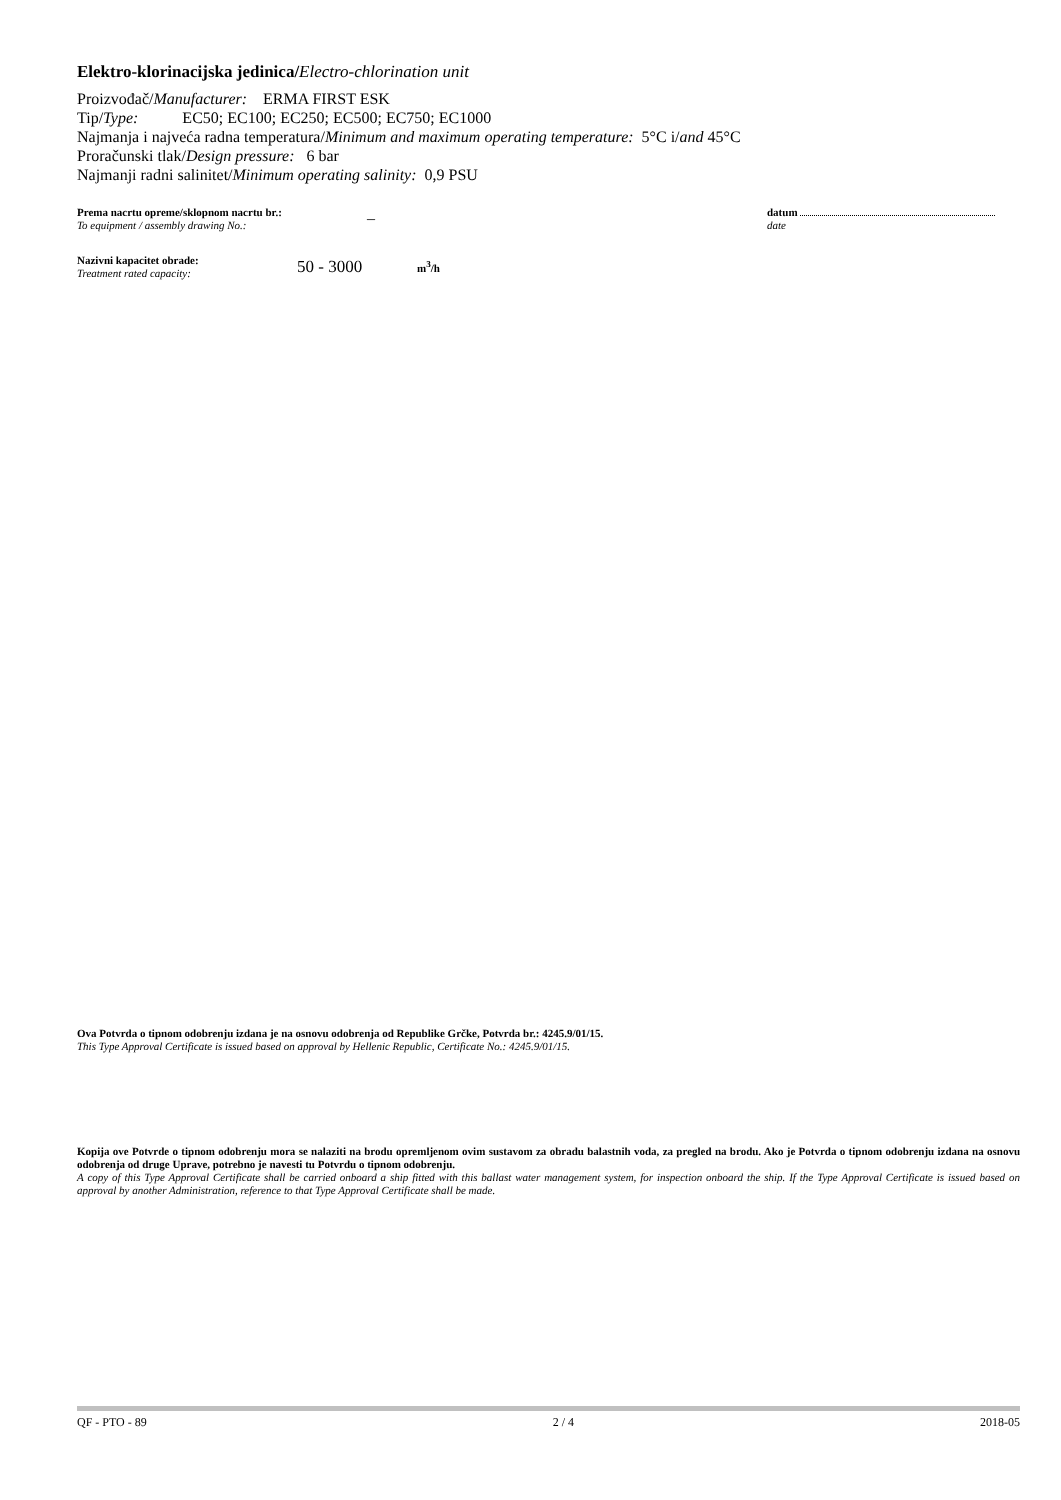Elektro-klorinacijska jedinica/Electro-chlorination unit
Proizvođač/Manufacturer: ERMA FIRST ESK
Tip/Type: EC50; EC100; EC250; EC500; EC750; EC1000
Najmanja i najveća radna temperatura/Minimum and maximum operating temperature: 5°C i/and 45°C
Proračunski tlak/Design pressure: 6 bar
Najmanji radni salinitet/Minimum operating salinity: 0,9 PSU
Prema nacrtu opreme/sklopnom nacrtu br.:
To equipment / assembly drawing No.:
_
datum
date
Nazivni kapacitet obrade:
Treatment rated capacity:
50 - 3000
m<sup>3</sup>/h
Ova Potvrda o tipnom odobrenju izdana je na osnovu odobrenja od Republike Grčke, Potvrda br.: 4245.9/01/15.
This Type Approval Certificate is issued based on approval by Hellenic Republic, Certificate No.: 4245.9/01/15.
Kopija ove Potvrde o tipnom odobrenju mora se nalaziti na brodu opremljenom ovim sustavom za obradu balastnih voda, za pregled na brodu. Ako je Potvrda o tipnom odobrenju izdana na osnovu odobrenja od druge Uprave, potrebno je navesti tu Potvrdu o tipnom odobrenju.
A copy of this Type Approval Certificate shall be carried onboard a ship fitted with this ballast water management system, for inspection onboard the ship. If the Type Approval Certificate is issued based on approval by another Administration, reference to that Type Approval Certificate shall be made.
QF - PTO - 89 2 / 4 2018-05